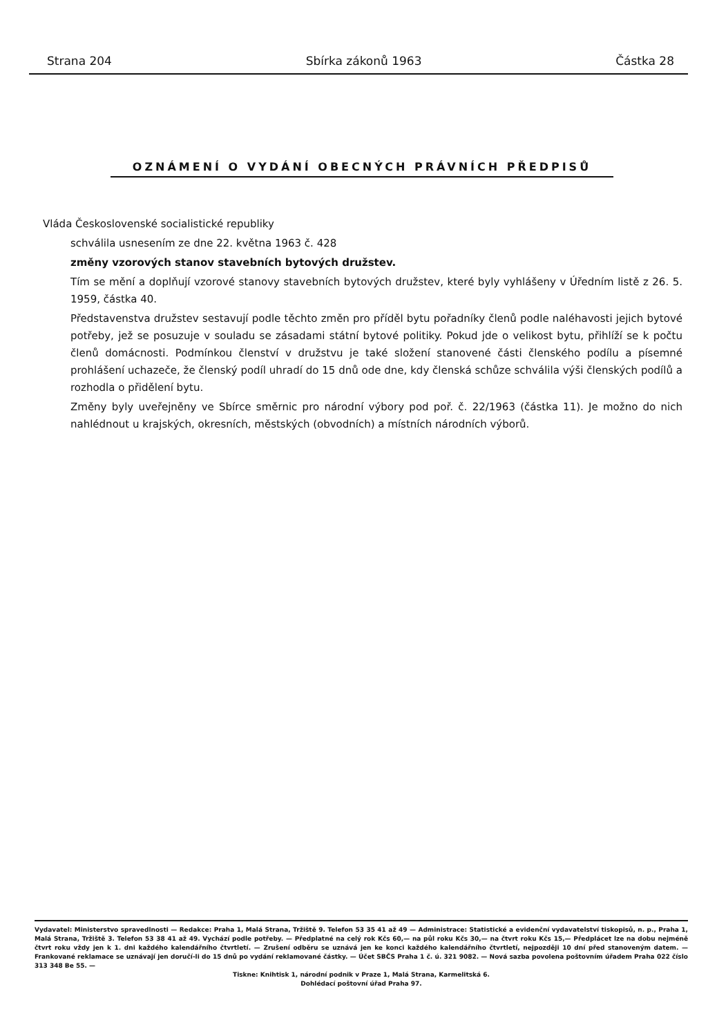Strana 204 Sbírka zákonů 1963 Částka 28
OZNÁMENÍ O VYDÁNÍ OBECNÝCH PRÁVNÍCH PŘEDPISŮ
Vláda Československé socialistické republiky
schválila usnesením ze dne 22. května 1963 č. 428
změny vzorových stanov stavebních bytových družstev.
Tím se mění a doplňují vzorové stanovy stavebních bytových družstev, které byly vyhlášeny v Úředním listě z 26. 5. 1959, částka 40.
Představenstva družstev sestavují podle těchto změn pro příděl bytu pořadníky členů podle naléhavosti jejich bytové potřeby, jež se posuzuje v souladu se zásadami státní bytové politiky. Pokud jde o velikost bytu, přihlíží se k počtu členů domácnosti. Podmínkou členství v družstvu je také složení stanovené části členského podílu a písemné prohlášení uchazeče, že členský podíl uhradí do 15 dnů ode dne, kdy členská schůze schválila výši členských podílů a rozhodla o přidělení bytu.
Změny byly uveřejněny ve Sbírce směrnic pro národní výbory pod poř. č. 22/1963 (částka 11). Je možno do nich nahlédnout u krajských, okresních, městských (obvodních) a místních národních výborů.
Vydavatel: Ministerstvo spravedlnosti — Redakce: Praha 1, Malá Strana, Tržiště 9. Telefon 53 35 41 až 49 — Administrace: Statistické a evidenční vydavatelství tiskopisů, n. p., Praha 1, Malá Strana, Tržiště 3. Telefon 53 38 41 až 49. Vychází podle potřeby. — Předplatné na celý rok Kčs 60,— na půl roku Kčs 30,— na čtvrt roku Kčs 15,— Předplácet lze na dobu nejméně čtvrt roku vždy jen k 1. dni každého kalendářního čtvrtletí. — Zrušení odběru se uznává jen ke konci každého kalendářního čtvrtletí, nejpozději 10 dní před stanoveným datem. — Frankované reklamace se uznávají jen doručí-li do 15 dnů po vydání reklamované částky. — Účet SBČS Praha 1 č. ú. 321 9082. — Nová sazba povolena poštovním úřadem Praha 022 číslo 313 348 Be 55. —
Tiskne: Knihtisk 1, národní podnik v Praze 1, Malá Strana, Karmelitská 6.
Dohlédací poštovní úřad Praha 97.